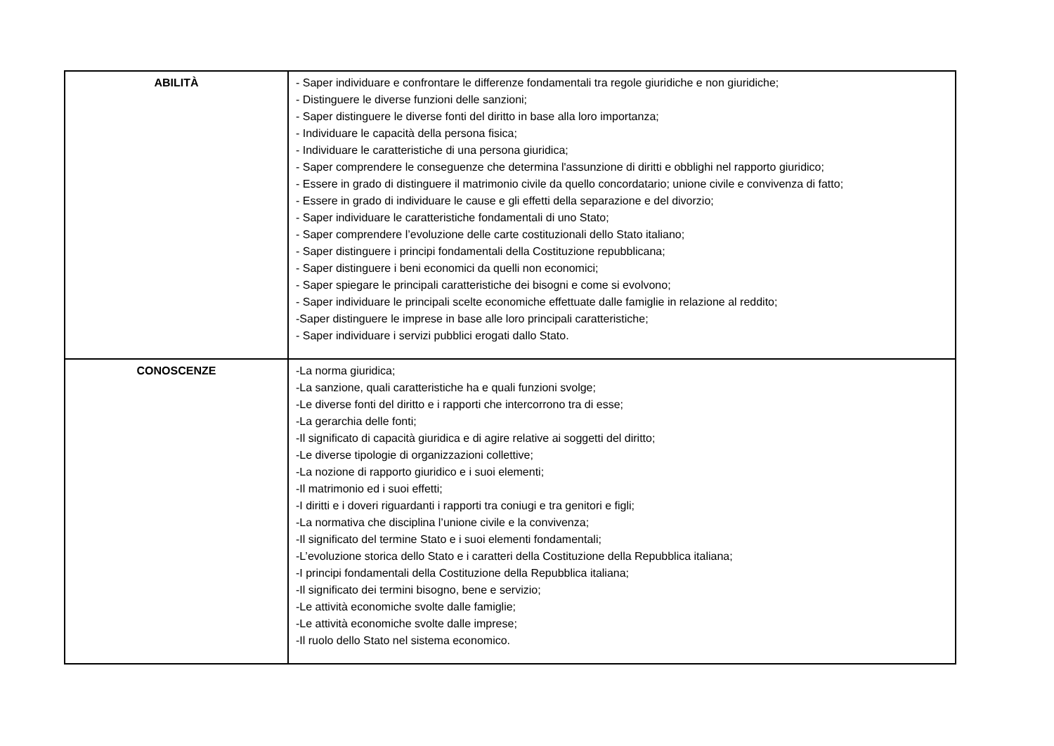| ABILITÀ | - Saper individuare e confrontare le differenze fondamentali tra regole giuridiche e non giuridiche; - Distinguere le diverse funzioni delle sanzioni; - Saper distinguere le diverse fonti del diritto in base alla loro importanza; - Individuare le capacità della persona fisica; - Individuare le caratteristiche di una persona giuridica; - Saper comprendere le conseguenze che determina l'assunzione di diritti e obblighi nel rapporto giuridico; - Essere in grado di distinguere il matrimonio civile da quello concordatario; unione civile e convivenza di fatto; - Essere in grado di individuare le cause e gli effetti della separazione e del divorzio; - Saper individuare le caratteristiche fondamentali di uno Stato; - Saper comprendere l’evoluzione delle carte costituzionali dello Stato italiano; - Saper distinguere i principi fondamentali della Costituzione repubblicana; - Saper distinguere i beni economici da quelli non economici; - Saper spiegare le principali caratteristiche dei bisogni e come si evolvono; - Saper individuare le principali scelte economiche effettuate dalle famiglie in relazione al reddito; -Saper distinguere le imprese in base alle loro principali caratteristiche; - Saper individuare i servizi pubblici erogati dallo Stato. |
| CONOSCENZE | -La norma giuridica; -La sanzione, quali caratteristiche ha e quali funzioni svolge; -Le diverse fonti del diritto e i rapporti che intercorrono tra di esse; -La gerarchia delle fonti; -Il significato di capacità giuridica e di agire relative ai soggetti del diritto; -Le diverse tipologie di organizzazioni collettive; -La nozione di rapporto giuridico e i suoi elementi; -Il matrimonio ed i suoi effetti; -I diritti e i doveri riguardanti i rapporti tra coniugi e tra genitori e figli; -La normativa che disciplina l’unione civile e la convivenza; -Il significato del termine Stato e i suoi elementi fondamentali; -L’evoluzione storica dello Stato e i caratteri della Costituzione della Repubblica italiana; -I principi fondamentali della Costituzione della Repubblica italiana; -Il significato dei termini bisogno, bene e servizio; -Le attività economiche svolte dalle famiglie; -Le attività economiche svolte dalle imprese; -Il ruolo dello Stato nel sistema economico. |